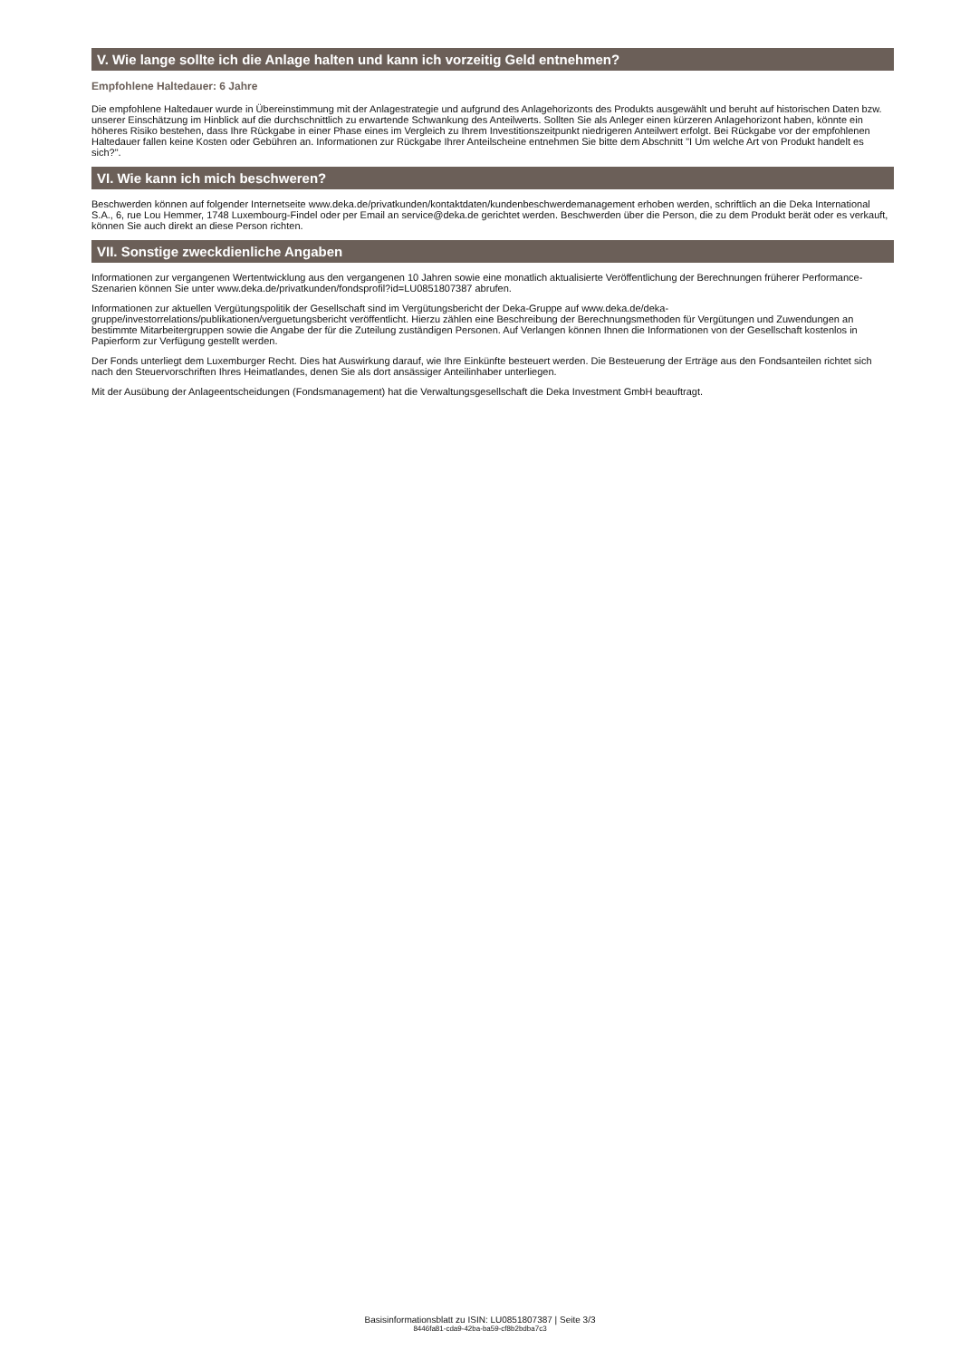V. Wie lange sollte ich die Anlage halten und kann ich vorzeitig Geld entnehmen?
Empfohlene Haltedauer: 6 Jahre
Die empfohlene Haltedauer wurde in Übereinstimmung mit der Anlagestrategie und aufgrund des Anlagehorizonts des Produkts ausgewählt und beruht auf historischen Daten bzw. unserer Einschätzung im Hinblick auf die durchschnittlich zu erwartende Schwankung des Anteilwerts. Sollten Sie als Anleger einen kürzeren Anlagehorizont haben, könnte ein höheres Risiko bestehen, dass Ihre Rückgabe in einer Phase eines im Vergleich zu Ihrem Investitionszeitpunkt niedrigeren Anteilwert erfolgt. Bei Rückgabe vor der empfohlenen Haltedauer fallen keine Kosten oder Gebühren an. Informationen zur Rückgabe Ihrer Anteilscheine entnehmen Sie bitte dem Abschnitt "I Um welche Art von Produkt handelt es sich?".
VI. Wie kann ich mich beschweren?
Beschwerden können auf folgender Internetseite www.deka.de/privatkunden/kontaktdaten/kundenbeschwerdemanagement erhoben werden, schriftlich an die Deka International S.A., 6, rue Lou Hemmer, 1748 Luxembourg-Findel oder per Email an service@deka.de gerichtet werden. Beschwerden über die Person, die zu dem Produkt berät oder es verkauft, können Sie auch direkt an diese Person richten.
VII. Sonstige zweckdienliche Angaben
Informationen zur vergangenen Wertentwicklung aus den vergangenen 10 Jahren sowie eine monatlich aktualisierte Veröffentlichung der Berechnungen früherer Performance-Szenarien können Sie unter www.deka.de/privatkunden/fondsprofil?id=LU0851807387 abrufen.
Informationen zur aktuellen Vergütungspolitik der Gesellschaft sind im Vergütungsbericht der Deka-Gruppe auf www.deka.de/deka-gruppe/investorrelations/publikationen/verguetungsbericht veröffentlicht. Hierzu zählen eine Beschreibung der Berechnungsmethoden für Vergütungen und Zuwendungen an bestimmte Mitarbeitergruppen sowie die Angabe der für die Zuteilung zuständigen Personen. Auf Verlangen können Ihnen die Informationen von der Gesellschaft kostenlos in Papierform zur Verfügung gestellt werden.
Der Fonds unterliegt dem Luxemburger Recht. Dies hat Auswirkung darauf, wie Ihre Einkünfte besteuert werden. Die Besteuerung der Erträge aus den Fondsanteilen richtet sich nach den Steuervorschriften Ihres Heimatlandes, denen Sie als dort ansässiger Anteilinhaber unterliegen.
Mit der Ausübung der Anlageentscheidungen (Fondsmanagement) hat die Verwaltungsgesellschaft die Deka Investment GmbH beauftragt.
Basisinformationsblatt zu ISIN: LU0851807387 | Seite 3/3
8446fa81-cda9-42ba-ba59-cf8b2bdba7c3